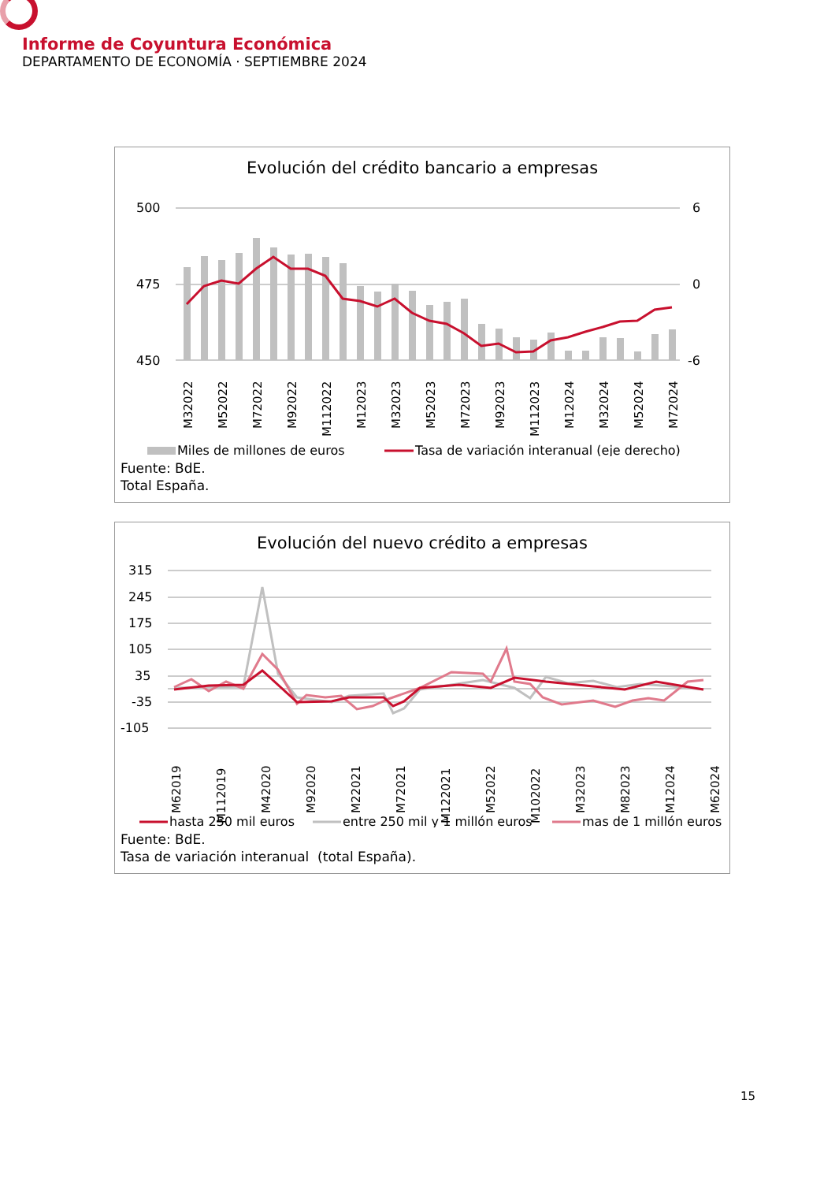Informe de Coyuntura Económica
DEPARTAMENTO DE ECONOMÍA · SEPTIEMBRE 2024
Evolución del crédito bancario a empresas
500
475
450
6
0
-6
M32022
M52022
M72022
M92022
M112022
M12023
M32023
M52023
M72023
M92023
M112023
M12024
M32024
M52024
M72024
Miles de millones de euros
Tasa de variación interanual (eje derecho)
Fuente: BdE.
Total España.
Evolución del nuevo crédito a empresas
315
245
175
105
35
-35
-105
M62019
M112019
M42020
M92020
M22021
M72021
M122021
M52022
M102022
M32023
M82023
M12024
M62024
hasta 250 mil euros
entre 250 mil y 1 millón euros
mas de 1 millón euros
Fuente: BdE.
Tasa de variación interanual (total España).
15